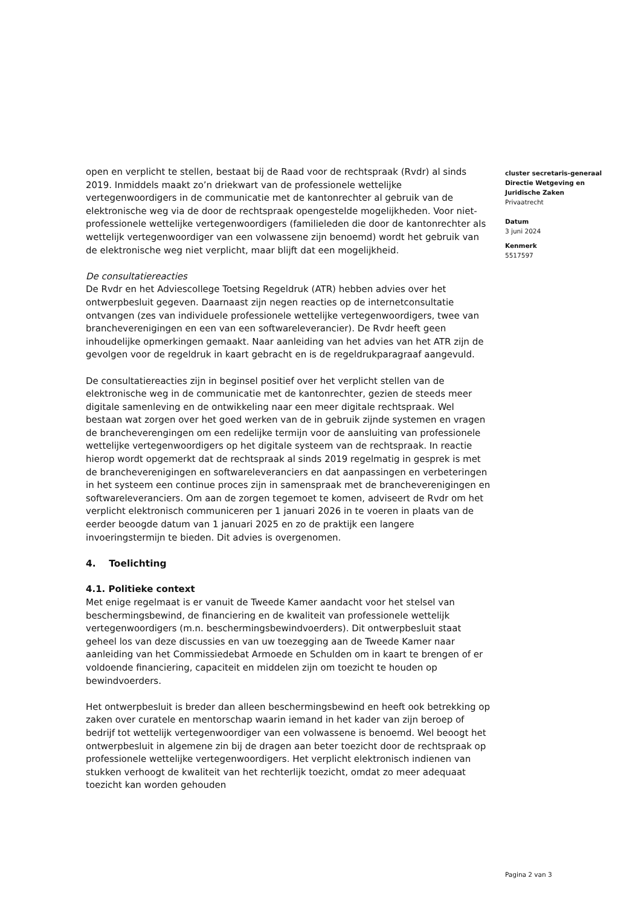open en verplicht te stellen, bestaat bij de Raad voor de rechtspraak (Rvdr) al sinds 2019. Inmiddels maakt zo’n driekwart van de professionele wettelijke vertegenwoordigers in de communicatie met de kantonrechter al gebruik van de elektronische weg via de door de rechtspraak opengestelde mogelijkheden. Voor niet-professionele wettelijke vertegenwoordigers (familieleden die door de kantonrechter als wettelijk vertegenwoordiger van een volwassene zijn benoemd) wordt het gebruik van de elektronische weg niet verplicht, maar blijft dat een mogelijkheid.
De consultatiereacties
De Rvdr en het Adviescollege Toetsing Regeldruk (ATR) hebben advies over het ontwerpbesluit gegeven. Daarnaast zijn negen reacties op de internetconsultatie ontvangen (zes van individuele professionele wettelijke vertegenwoordigers, twee van brancheverenigingen en een van een softwareleverancier). De Rvdr heeft geen inhoudelijke opmerkingen gemaakt. Naar aanleiding van het advies van het ATR zijn de gevolgen voor de regeldruk in kaart gebracht en is de regeldrukparagraaf aangevuld.
De consultatiereacties zijn in beginsel positief over het verplicht stellen van de elektronische weg in de communicatie met de kantonrechter, gezien de steeds meer digitale samenleving en de ontwikkeling naar een meer digitale rechtspraak. Wel bestaan wat zorgen over het goed werken van de in gebruik zijnde systemen en vragen de brancheverengingen om een redelijke termijn voor de aansluiting van professionele wettelijke vertegenwoordigers op het digitale systeem van de rechtspraak. In reactie hierop wordt opgemerkt dat de rechtspraak al sinds 2019 regelmatig in gesprek is met de brancheverenigingen en softwareleveranciers en dat aanpassingen en verbeteringen in het systeem een continue proces zijn in samenspraak met de brancheverenigingen en softwareleveranciers. Om aan de zorgen tegemoet te komen, adviseert de Rvdr om het verplicht elektronisch communiceren per 1 januari 2026 in te voeren in plaats van de eerder beoogde datum van 1 januari 2025 en zo de praktijk een langere invoeringstermijn te bieden. Dit advies is overgenomen.
4. Toelichting
4.1. Politieke context
Met enige regelmaat is er vanuit de Tweede Kamer aandacht voor het stelsel van beschermingsbewind, de financiering en de kwaliteit van professionele wettelijk vertegenwoordigers (m.n. beschermingsbewindvoerders). Dit ontwerpbesluit staat geheel los van deze discussies en van uw toezegging aan de Tweede Kamer naar aanleiding van het Commissiedebat Armoede en Schulden om in kaart te brengen of er voldoende financiering, capaciteit en middelen zijn om toezicht te houden op bewindvoerders.
Het ontwerpbesluit is breder dan alleen beschermingsbewind en heeft ook betrekking op zaken over curatele en mentorschap waarin iemand in het kader van zijn beroep of bedrijf tot wettelijk vertegenwoordiger van een volwassene is benoemd. Wel beoogt het ontwerpbesluit in algemene zin bij de dragen aan beter toezicht door de rechtspraak op professionele wettelijke vertegenwoordigers. Het verplicht elektronisch indienen van stukken verhoogt de kwaliteit van het rechterlijk toezicht, omdat zo meer adequaat toezicht kan worden gehouden
cluster secretaris-generaal
Directie Wetgeving en Juridische Zaken
Privaatrecht
Datum
3 juni 2024
Kenmerk
5517597
Pagina 2 van 3